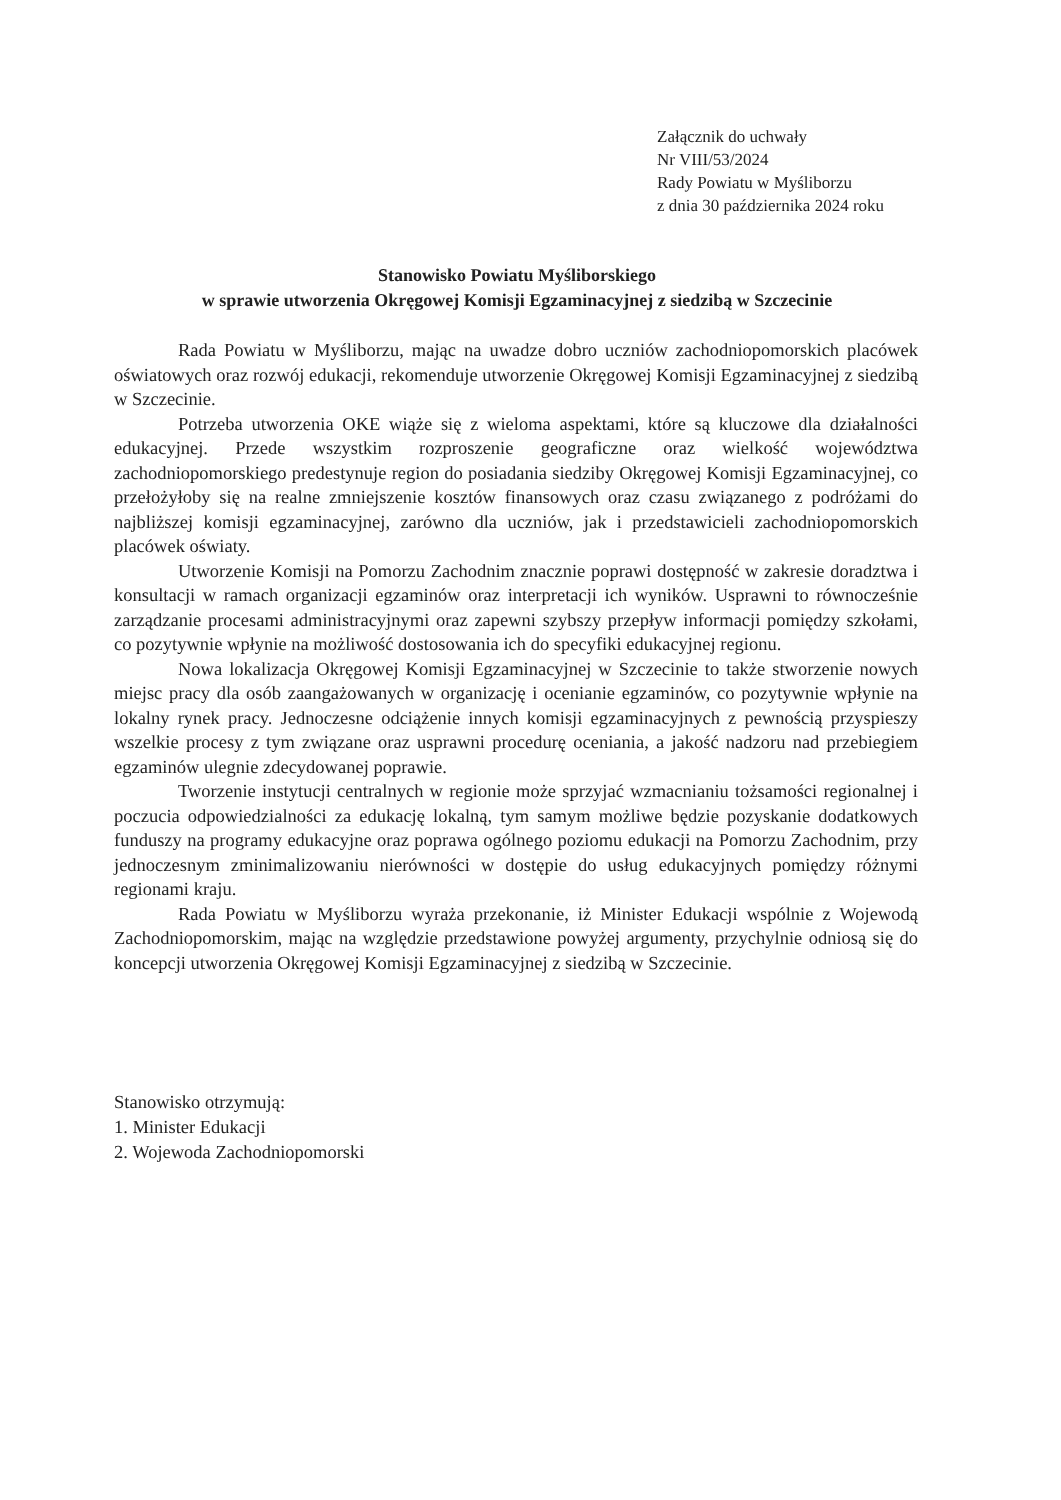Załącznik do uchwały
Nr VIII/53/2024
Rady Powiatu w Myśliborzu
z dnia 30 października 2024 roku
Stanowisko Powiatu Myśliborskiego
w sprawie utworzenia Okręgowej Komisji Egzaminacyjnej z siedzibą w Szczecinie
Rada Powiatu w Myśliborzu, mając na uwadze dobro uczniów zachodniopomorskich placówek oświatowych oraz rozwój edukacji, rekomenduje utworzenie Okręgowej Komisji Egzaminacyjnej z siedzibą w Szczecinie.
Potrzeba utworzenia OKE wiąże się z wieloma aspektami, które są kluczowe dla działalności edukacyjnej. Przede wszystkim rozproszenie geograficzne oraz wielkość województwa zachodniopomorskiego predestynuje region do posiadania siedziby Okręgowej Komisji Egzaminacyjnej, co przełożyłoby się na realne zmniejszenie kosztów finansowych oraz czasu związanego z podróżami do najbliższej komisji egzaminacyjnej, zarówno dla uczniów, jak i przedstawicieli zachodniopomorskich placówek oświaty.
Utworzenie Komisji na Pomorzu Zachodnim znacznie poprawi dostępność w zakresie doradztwa i konsultacji w ramach organizacji egzaminów oraz interpretacji ich wyników. Usprawni to równocześnie zarządzanie procesami administracyjnymi oraz zapewni szybszy przepływ informacji pomiędzy szkołami, co pozytywnie wpłynie na możliwość dostosowania ich do specyfiki edukacyjnej regionu.
Nowa lokalizacja Okręgowej Komisji Egzaminacyjnej w Szczecinie to także stworzenie nowych miejsc pracy dla osób zaangażowanych w organizację i ocenianie egzaminów, co pozytywnie wpłynie na lokalny rynek pracy. Jednoczesne odciążenie innych komisji egzaminacyjnych z pewnością przyspieszy wszelkie procesy z tym związane oraz usprawni procedurę oceniania, a jakość nadzoru nad przebiegiem egzaminów ulegnie zdecydowanej poprawie.
Tworzenie instytucji centralnych w regionie może sprzyjać wzmacnianiu tożsamości regionalnej i poczucia odpowiedzialności za edukację lokalną, tym samym możliwe będzie pozyskanie dodatkowych funduszy na programy edukacyjne oraz poprawa ogólnego poziomu edukacji na Pomorzu Zachodnim, przy jednoczesnym zminimalizowaniu nierówności w dostępie do usług edukacyjnych pomiędzy różnymi regionami kraju.
Rada Powiatu w Myśliborzu wyraża przekonanie, iż Minister Edukacji wspólnie z Wojewodą Zachodniopomorskim, mając na względzie przedstawione powyżej argumenty, przychylnie odniosą się do koncepcji utworzenia Okręgowej Komisji Egzaminacyjnej z siedzibą w Szczecinie.
Stanowisko otrzymują:
1. Minister Edukacji
2. Wojewoda Zachodniopomorski